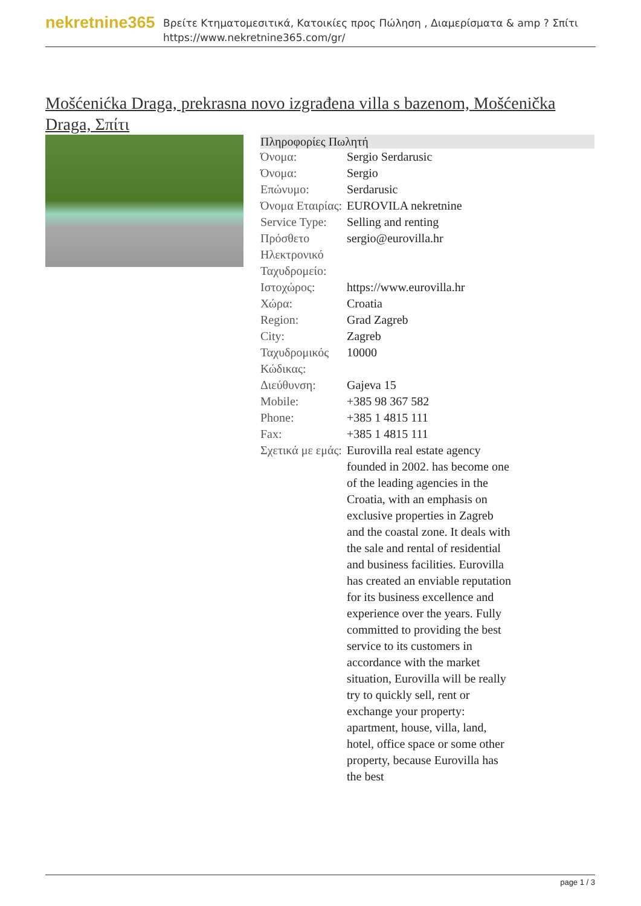nekretnine365
Βρείτε Κτηματομεσιτικά, Κατοικίες προς Πώληση , Διαμερίσματα & amp ? Σπίτι
https://www.nekretnine365.com/gr/
Mošćenićka Draga, prekrasna novo izgrađena villa s bazenom, Mošćenička Draga, Σπίτι
| Πληροφορίες Πωλητή | | |
| --- | --- | --- |
| Όνομα: | Sergio Serdarusic | |
| Όνομα: | Sergio | |
| Επώνυμο: | Serdarusic | |
| Όνομα Εταιρίας: | EUROVILA nekretnine | |
| Service Type: | Selling and renting | |
| Πρόσθετο Ηλεκτρονικό Ταχυδρομείο: | sergio@eurovilla.hr | |
| Ιστοχώρος: | https://www.eurovilla.hr | |
| Χώρα: | Croatia | |
| Region: | Grad Zagreb | |
| City: | Zagreb | |
| Ταχυδρομικός Κώδικας: | 10000 | |
| Διεύθυνση: | Gajeva 15 | |
| Mobile: | +385 98 367 582 | |
| Phone: | +385 1 4815 111 | |
| Fax: | +385 1 4815 111 | |
| Σχετικά με εμάς: | Eurovilla real estate agency founded in 2002. has become one of the leading agencies in the Croatia, with an emphasis on exclusive properties in Zagreb and the coastal zone. It deals with the sale and rental of residential and business facilities. Eurovilla has created an enviable reputation for its business excellence and experience over the years. Fully committed to providing the best service to its customers in accordance with the market situation, Eurovilla will be really try to quickly sell, rent or exchange your property: apartment, house, villa, land, hotel, office space or some other property, because Eurovilla has the best | |
page 1 / 3